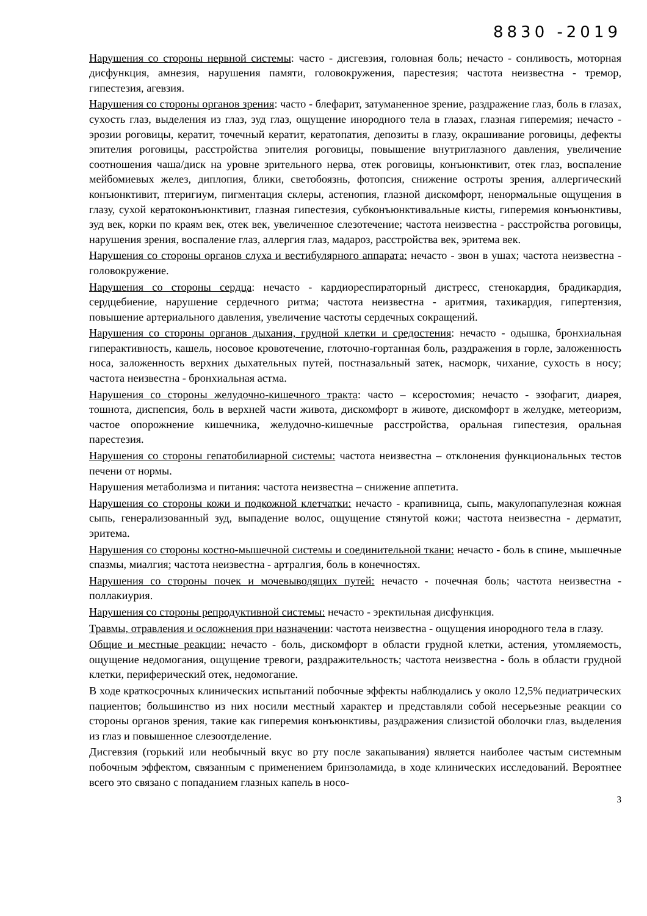8830 -2019
Нарушения со стороны нервной системы: часто - дисгевзия, головная боль; нечасто - сонливость, моторная дисфункция, амнезия, нарушения памяти, головокружения, парестезия; частота неизвестна - тремор, гипестезия, агевзия.
Нарушения со стороны органов зрения: часто - блефарит, затуманенное зрение, раздражение глаз, боль в глазах, сухость глаз, выделения из глаз, зуд глаз, ощущение инородного тела в глазах, глазная гиперемия; нечасто - эрозии роговицы, кератит, точечный кератит, кератопатия, депозиты в глазу, окрашивание роговицы, дефекты эпителия роговицы, расстройства эпителия роговицы, повышение внутриглазного давления, увеличение соотношения чаша/диск на уровне зрительного нерва, отек роговицы, конъюнктивит, отек глаз, воспаление мейбомиевых желез, диплопия, блики, светобоязнь, фотопсия, снижение остроты зрения, аллергический конъюнктивит, птеригиум, пигментация склеры, астенопия, глазной дискомфорт, ненормальные ощущения в глазу, сухой кератоконъюнктивит, глазная гипестезия, субконъюнктивальные кисты, гиперемия конъюнктивы, зуд век, корки по краям век, отек век, увеличенное слезотечение; частота неизвестна - расстройства роговицы, нарушения зрения, воспаление глаз, аллергия глаз, мадароз, расстройства век, эритема век.
Нарушения со стороны органов слуха и вестибулярного аппарата: нечасто - звон в ушах; частота неизвестна - головокружение.
Нарушения со стороны сердца: нечасто - кардиореспираторный дистресс, стенокардия, брадикардия, сердцебиение, нарушение сердечного ритма; частота неизвестна - аритмия, тахикардия, гипертензия, повышение артериального давления, увеличение частоты сердечных сокращений.
Нарушения со стороны органов дыхания, грудной клетки и средостения: нечасто - одышка, бронхиальная гиперактивность, кашель, носовое кровотечение, глоточно-гортанная боль, раздражения в горле, заложенность носа, заложенность верхних дыхательных путей, постназальный затек, насморк, чихание, сухость в носу; частота неизвестна - бронхиальная астма.
Нарушения со стороны желудочно-кишечного тракта: часто – ксеростомия; нечасто - эзофагит, диарея, тошнота, диспепсия, боль в верхней части живота, дискомфорт в животе, дискомфорт в желудке, метеоризм, частое опорожнение кишечника, желудочно-кишечные расстройства, оральная гипестезия, оральная парестезия.
Нарушения со стороны гепатобилиарной системы: частота неизвестна – отклонения функциональных тестов печени от нормы.
Нарушения метаболизма и питания: частота неизвестна – снижение аппетита.
Нарушения со стороны кожи и подкожной клетчатки: нечасто - крапивница, сыпь, макулопапулезная кожная сыпь, генерализованный зуд, выпадение волос, ощущение стянутой кожи; частота неизвестна - дерматит, эритема.
Нарушения со стороны костно-мышечной системы и соединительной ткани: нечасто - боль в спине, мышечные спазмы, миалгия; частота неизвестна - артралгия, боль в конечностях.
Нарушения со стороны почек и мочевыводящих путей: нечасто - почечная боль; частота неизвестна - поллакиурия.
Нарушения со стороны репродуктивной системы: нечасто - эректильная дисфункция.
Травмы, отравления и осложнения при назначении: частота неизвестна - ощущения инородного тела в глазу.
Общие и местные реакции: нечасто - боль, дискомфорт в области грудной клетки, астения, утомляемость, ощущение недомогания, ощущение тревоги, раздражительность; частота неизвестна - боль в области грудной клетки, периферический отек, недомогание.
В ходе краткосрочных клинических испытаний побочные эффекты наблюдались у около 12,5% педиатрических пациентов; большинство из них носили местный характер и представляли собой несерьезные реакции со стороны органов зрения, такие как гиперемия конъюнктивы, раздражения слизистой оболочки глаз, выделения из глаз и повышенное слезоотделение.
Дисгевзия (горький или необычный вкус во рту после закапывания) является наиболее частым системным побочным эффектом, связанным с применением бринзоламида, в ходе клинических исследований. Вероятнее всего это связано с попаданием глазных капель в носо-
3